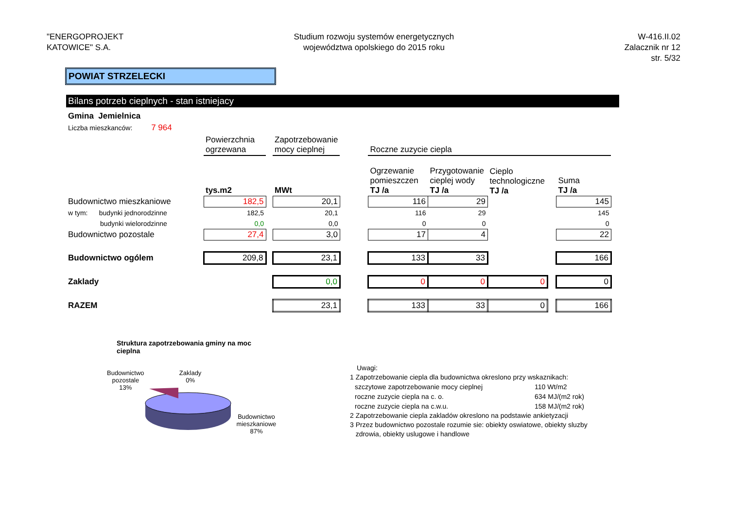"ENERGOPROJEKT
KATOWICE" S.A.
Studium rozwoju systemów energetycznych
województwa opolskiego do 2015 roku
W-416.II.02
Zalacznik nr 12
str. 5/32
POWIAT STRZELECKI
Bilans potrzeb cieplnych - stan istniejacy
Gmina Jemielnica
Liczba mieszkanców: 7 964
| | Powierzchnia ogrzewana | | Zapotrzebowanie mocy cieplnej | | Roczne zuzycie ciepla | | | | |
| | tys.m2 | | MWt | | Ogrzewanie pomieszczen TJ /a | Przygotowanie cieplej wody TJ /a | Cieplo technologiczne TJ /a | | Suma TJ /a |
| Budownictwo mieszkaniowe | 182,5 | | 20,1 | | 116 | 29 | | | 145 |
| w tym: budynki jednorodzinne | 182,5 | | 20,1 | | 116 | 29 | | | 145 |
| budynki wielorodzinne | 0,0 | | 0,0 | | 0 | 0 | | | 0 |
| Budownictwo pozostale | 27,4 | | 3,0 | | 17 | 4 | | | 22 |
| Budownictwo ogólem | 209,8 | | 23,1 | | 133 | 33 | | | 166 |
| Zaklady | | | 0,0 | | 0 | 0 | 0 | | 0 |
| RAZEM | | | 23,1 | | 133 | 33 | 0 | | 166 |
Struktura zapotrzebowania gminy na moc cieplna
Budownictwo pozostale
13%
Zaklady
0%
Budownictwo
mieszkaniowe
87%
Uwagi:
1 Zapotrzebowanie ciepla dla budownictwa okreslono przy wskaznikach:
| szczytowe zapotrzebowanie mocy cieplnej | 110 Wt/m2 |
| roczne zuzycie ciepla na c. o. | 634 MJ/(m2 rok) |
| roczne zuzycie ciepla na c.w.u. | 158 MJ/(m2 rok) |
2 Zapotrzebowanie ciepla zakladów okreslono na podstawie ankietyzacji
3 Przez budownictwo pozostale rozumie sie: obiekty oswiatowe, obiekty sluzby
zdrowia, obiekty uslugowe i handlowe